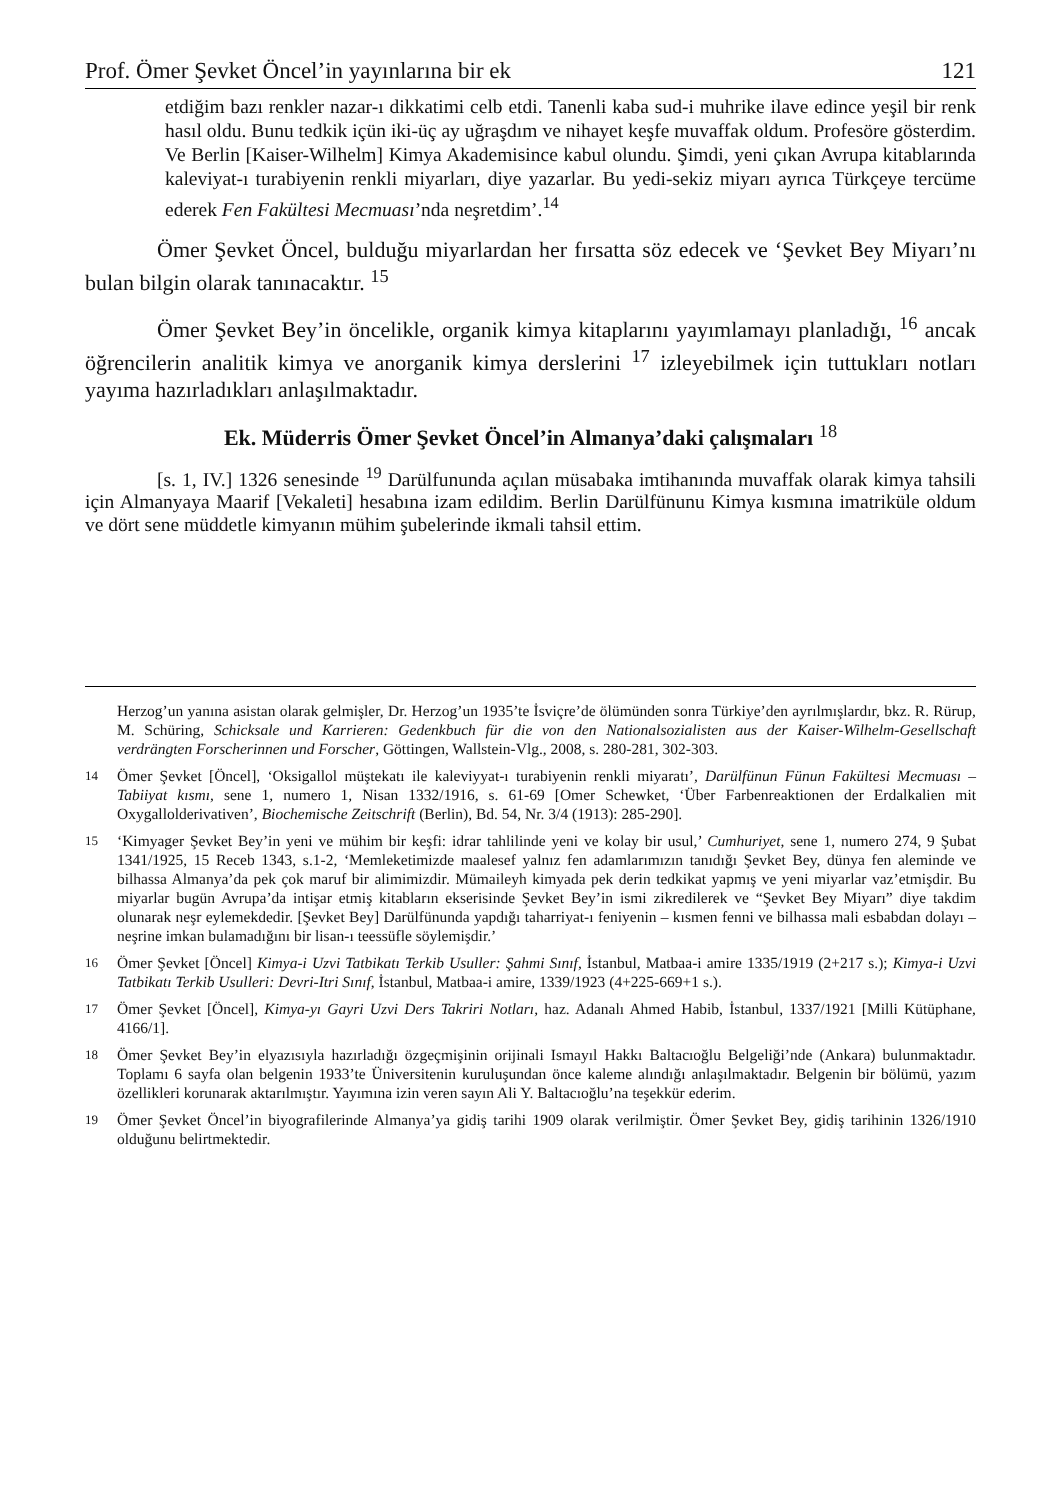Prof. Ömer Şevket Öncel’in yayınlarına bir ek 121
etdiğim bazı renkler nazar-ı dikkatimi celb etdi. Tanenli kaba sud-i muhrike ilave edince yeşil bir renk hasıl oldu. Bunu tedkik içün iki-üç ay uğraşdım ve nihayet keşfe muvaffak oldum. Profesöre gösterdim. Ve Berlin [Kaiser-Wilhelm] Kimya Akademisince kabul olundu. Şimdi, yeni çıkan Avrupa kitablarında kaleviyat-ı turabiyenin renkli miyarları, diye yazarlar. Bu yedi-sekiz miyarı ayrıca Türkçeye tercüme ederek Fen Fakültesi Mecmuası’nda neşretdim’.<sup>14</sup>
Ömer Şevket Öncel, bulduğu miyarlardan her fırsatta söz edecek ve ‘Şevket Bey Miyarı’nı bulan bilgin olarak tanınacaktır. <sup>15</sup>
Ömer Şevket Bey’in öncelikle, organik kimya kitaplarını yayımlamayı planladığı, <sup>16</sup> ancak öğrencilerin analitik kimya ve anorganik kimya derslerini <sup>17</sup> izleyebilmek için tuttukları notları yayıma hazırladıkları anlaşılmaktadır.
Ek. Müderris Ömer Şevket Öncel’in Almanya’daki çalışmaları <sup>18</sup>
[s. 1, IV.] 1326 senesinde <sup>19</sup> Darülfununda açılan müsabaka imtihanında muvaffak olarak kimya tahsili için Almanyaya Maarif [Vekaleti] hesabına izam edildim. Berlin Darülfünunu Kimya kısmına imatriküle oldum ve dört sene müddetle kimyanın mühim şubelerinde ikmali tahsil ettim.
Herzog’un yanına asistan olarak gelmişler, Dr. Herzog’un 1935’te İsviçre’de ölümünden sonra Türkiye’den ayrılmışlardır, bkz. R. Rürup, M. Schüring, Schicksale und Karrieren: Gedenkbuch für die von den Nationalsozialisten aus der Kaiser-Wilhelm-Gesellschaft verdrängten Forscherinnen und Forscher, Göttingen, Wallstein-Vlg., 2008, s. 280-281, 302-303.
14 Ömer Şevket [Öncel], ‘Oksigallol müştekatı ile kaleviyyat-ı turabiyenin renkli miyaratı’, Darülfünun Fünun Fakültesi Mecmuası – Tabiiyat kısmı, sene 1, numero 1, Nisan 1332/1916, s. 61-69 [Omer Schewket, ‘Über Farbenreaktionen der Erdalkalien mit Oxygallolderivativen’, Biochemische Zeitschrift (Berlin), Bd. 54, Nr. 3/4 (1913): 285-290].
15 ‘Kimyager Şevket Bey’in yeni ve mühim bir keşfi: idrar tahlilinde yeni ve kolay bir usul,’ Cumhuriyet, sene 1, numero 274, 9 Şubat 1341/1925, 15 Receb 1343, s.1-2, ‘Memleketimizde maalesef yalnız fen adamlarımızın tanıdığı Şevket Bey, dünya fen aleminde ve bilhassa Almanya’da pek çok maruf bir alimimizdir. Mümaileyh kimyada pek derin tedkikat yapmış ve yeni miyarlar vaz’etmişdir. Bu miyarlar bugün Avrupa’da intişar etmiş kitabların ekserisinde Şevket Bey’in ismi zikredilerek ve “Şevket Bey Miyarı” diye takdim olunarak neşr eylemekdedir. [Şevket Bey] Darülfünunda yapdığı taharriyat-ı feniyenin – kısmen fenni ve bilhassa mali esbabdan dolayı – neşrine imkan bulamadığını bir lisan-ı teessüfle söylemişdir.’
16 Ömer Şevket [Öncel] Kimya-i Uzvi Tatbikatı Terkib Usuller: Şahmi Sınıf, İstanbul, Matbaa-i amire 1335/1919 (2+217 s.); Kimya-i Uzvi Tatbikatı Terkib Usulleri: Devri-Itri Sınıf, İstanbul, Matbaa-i amire, 1339/1923 (4+225-669+1 s.).
17 Ömer Şevket [Öncel], Kimya-yı Gayri Uzvi Ders Takriri Notları, haz. Adanalı Ahmed Habib, İstanbul, 1337/1921 [Milli Kütüphane, 4166/1].
18 Ömer Şevket Bey’in elyazısıyla hazırladığı özgeçmişinin orijinali Ismayıl Hakkı Baltacıoğlu Belgeliği’nde (Ankara) bulunmaktadır. Toplamı 6 sayfa olan belgenin 1933’te Üniversitenin kuruluşundan önce kaleme alındığı anlaşılmaktadır. Belgenin bir bölümü, yazım özellikleri korunarak aktarılmıştır. Yayımına izin veren sayın Ali Y. Baltacıoğlu’na teşekkür ederim.
19 Ömer Şevket Öncel’in biyografilerinde Almanya’ya gidiş tarihi 1909 olarak verilmiştir. Ömer Şevket Bey, gidiş tarihinin 1326/1910 olduğunu belirtmektedir.